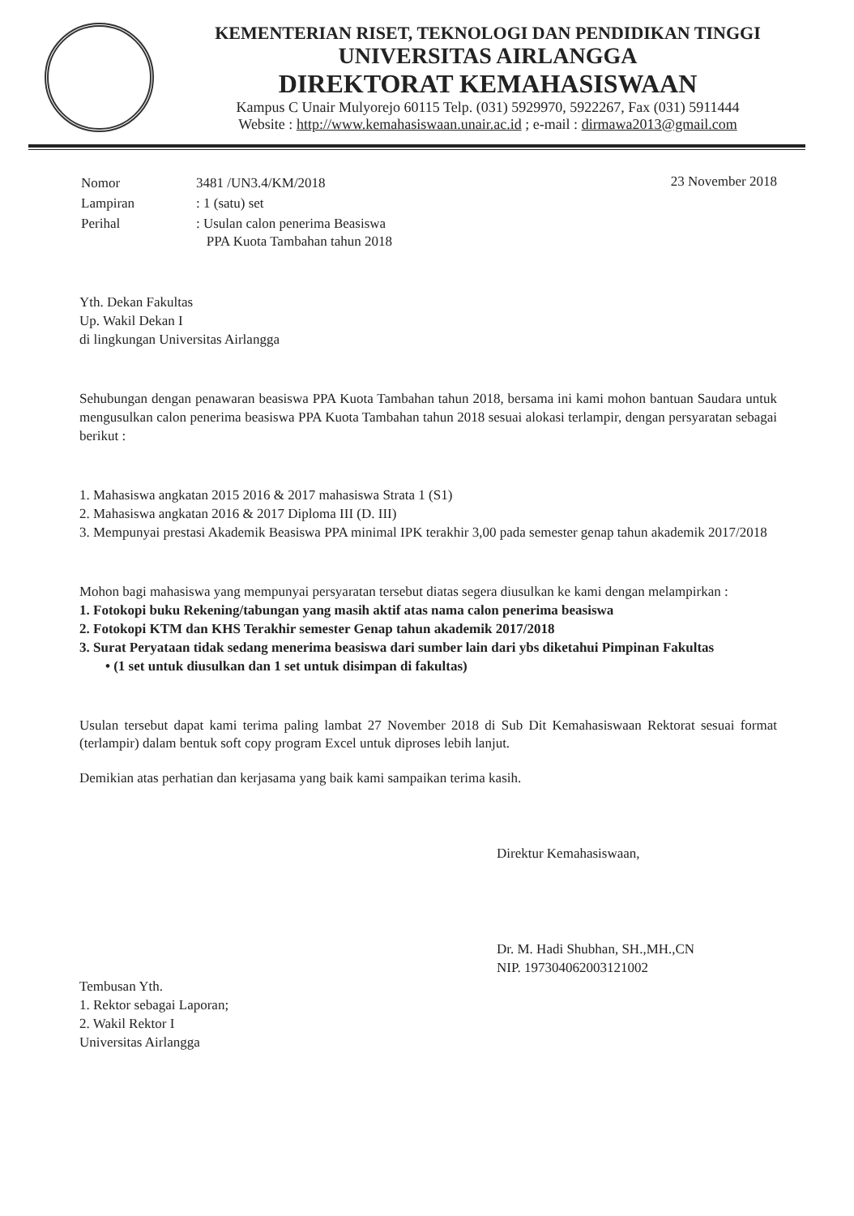KEMENTERIAN RISET, TEKNOLOGI DAN PENDIDIKAN TINGGI
UNIVERSITAS AIRLANGGA
DIREKTORAT KEMAHASISWAAN
Kampus C Unair Mulyorejo 60115 Telp. (031) 5929970, 5922267, Fax (031) 5911444
Website : http://www.kemahasiswaan.unair.ac.id ; e-mail : dirmawa2013@gmail.com
| Nomor | 3481 /UN3.4/KM/2018 |
| Lampiran | : 1 (satu) set |
| Perihal | : Usulan calon penerima Beasiswa PPA Kuota Tambahan tahun 2018 |
23 November 2018
Yth. Dekan Fakultas
Up. Wakil Dekan I
di lingkungan Universitas Airlangga
Sehubungan dengan penawaran beasiswa PPA Kuota Tambahan tahun 2018, bersama ini kami mohon bantuan Saudara untuk mengusulkan calon penerima beasiswa PPA Kuota Tambahan tahun 2018 sesuai alokasi terlampir, dengan persyaratan sebagai berikut :
1. Mahasiswa angkatan 2015 2016 & 2017 mahasiswa Strata 1 (S1)
2. Mahasiswa angkatan 2016 & 2017 Diploma III (D. III)
3. Mempunyai prestasi Akademik Beasiswa PPA minimal IPK terakhir 3,00 pada semester genap tahun akademik 2017/2018
Mohon bagi mahasiswa yang mempunyai persyaratan tersebut diatas segera diusulkan ke kami dengan melampirkan :
1. Fotokopi buku Rekening/tabungan yang masih aktif atas nama calon penerima beasiswa
2. Fotokopi KTM dan KHS Terakhir semester Genap tahun akademik 2017/2018
3. Surat Peryataan tidak sedang menerima beasiswa dari sumber lain dari ybs diketahui Pimpinan Fakultas
• (1 set untuk diusulkan dan 1 set untuk disimpan di fakultas)
Usulan tersebut dapat kami terima paling lambat 27 November 2018 di Sub Dit Kemahasiswaan Rektorat sesuai format (terlampir) dalam bentuk soft copy program Excel untuk diproses lebih lanjut.
Demikian atas perhatian dan kerjasama yang baik kami sampaikan terima kasih.
Direktur Kemahasiswaan,
Dr. M. Hadi Shubhan, SH.,MH.,CN
NIP. 197304062003121002
Tembusan Yth.
1. Rektor sebagai Laporan;
2. Wakil Rektor I
Universitas Airlangga